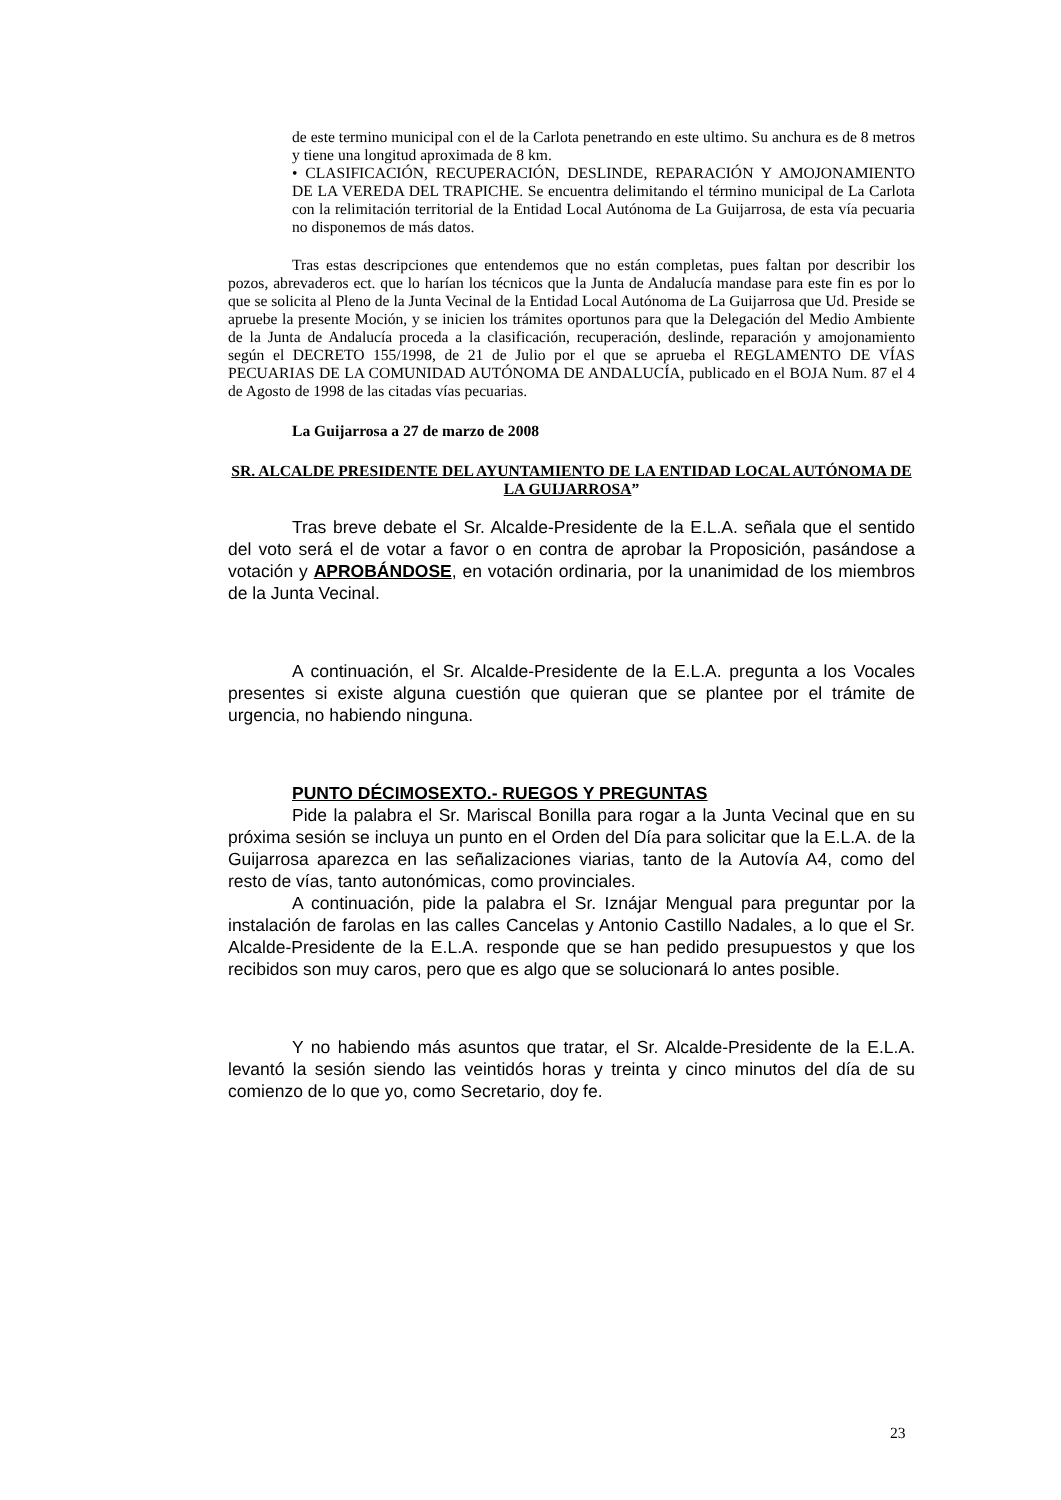de este termino municipal con el de la Carlota penetrando en este ultimo. Su anchura es de 8 metros y tiene una longitud aproximada de 8 km.
• CLASIFICACIÓN, RECUPERACIÓN, DESLINDE, REPARACIÓN Y AMOJONAMIENTO DE LA VEREDA DEL TRAPICHE. Se encuentra delimitando el término municipal de La Carlota con la relimitación territorial de la Entidad Local Autónoma de La Guijarrosa, de esta vía pecuaria no disponemos de más datos.
Tras estas descripciones que entendemos que no están completas, pues faltan por describir los pozos, abrevaderos ect. que lo harían los técnicos que la Junta de Andalucía mandase para este fin es por lo que se solicita al Pleno de la Junta Vecinal de la Entidad Local Autónoma de La Guijarrosa que Ud. Preside se apruebe la presente Moción, y se inicien los trámites oportunos para que la Delegación del Medio Ambiente de la Junta de Andalucía proceda a la clasificación, recuperación, deslinde, reparación y amojonamiento según el DECRETO 155/1998, de 21 de Julio por el que se aprueba el REGLAMENTO DE VÍAS PECUARIAS DE LA COMUNIDAD AUTÓNOMA DE ANDALUCÍA, publicado en el BOJA Num. 87 el 4 de Agosto de 1998 de las citadas vías pecuarias.
La Guijarrosa a 27 de marzo de 2008
SR. ALCALDE PRESIDENTE DEL AYUNTAMIENTO DE LA ENTIDAD LOCAL AUTÓNOMA DE LA GUIJARROSA”
Tras breve debate el Sr. Alcalde-Presidente de la E.L.A. señala que el sentido del voto será el de votar a favor o en contra de aprobar la Proposición, pasándose a votación y APROBÁNDOSE, en votación ordinaria, por la unanimidad de los miembros de la Junta Vecinal.
A continuación, el Sr. Alcalde-Presidente de la E.L.A. pregunta a los Vocales presentes si existe alguna cuestión que quieran que se plantee por el trámite de urgencia, no habiendo ninguna.
PUNTO DÉCIMOSEXTO.- RUEGOS Y PREGUNTAS
Pide la palabra el Sr. Mariscal Bonilla para rogar a la Junta Vecinal que en su próxima sesión se incluya un punto en el Orden del Día para solicitar que la E.L.A. de la Guijarrosa aparezca en las señalizaciones viarias, tanto de la Autovía A4, como del resto de vías, tanto autonómicas, como provinciales.
A continuación, pide la palabra el Sr. Iznájar Mengual para preguntar por la instalación de farolas en las calles Cancelas y Antonio Castillo Nadales, a lo que el Sr. Alcalde-Presidente de la E.L.A. responde que se han pedido presupuestos y que los recibidos son muy caros, pero que es algo que se solucionará lo antes posible.
Y no habiendo más asuntos que tratar, el Sr. Alcalde-Presidente de la E.L.A. levantó la sesión siendo las veintidós horas y treinta y cinco minutos del día de su comienzo de lo que yo, como Secretario, doy fe.
23